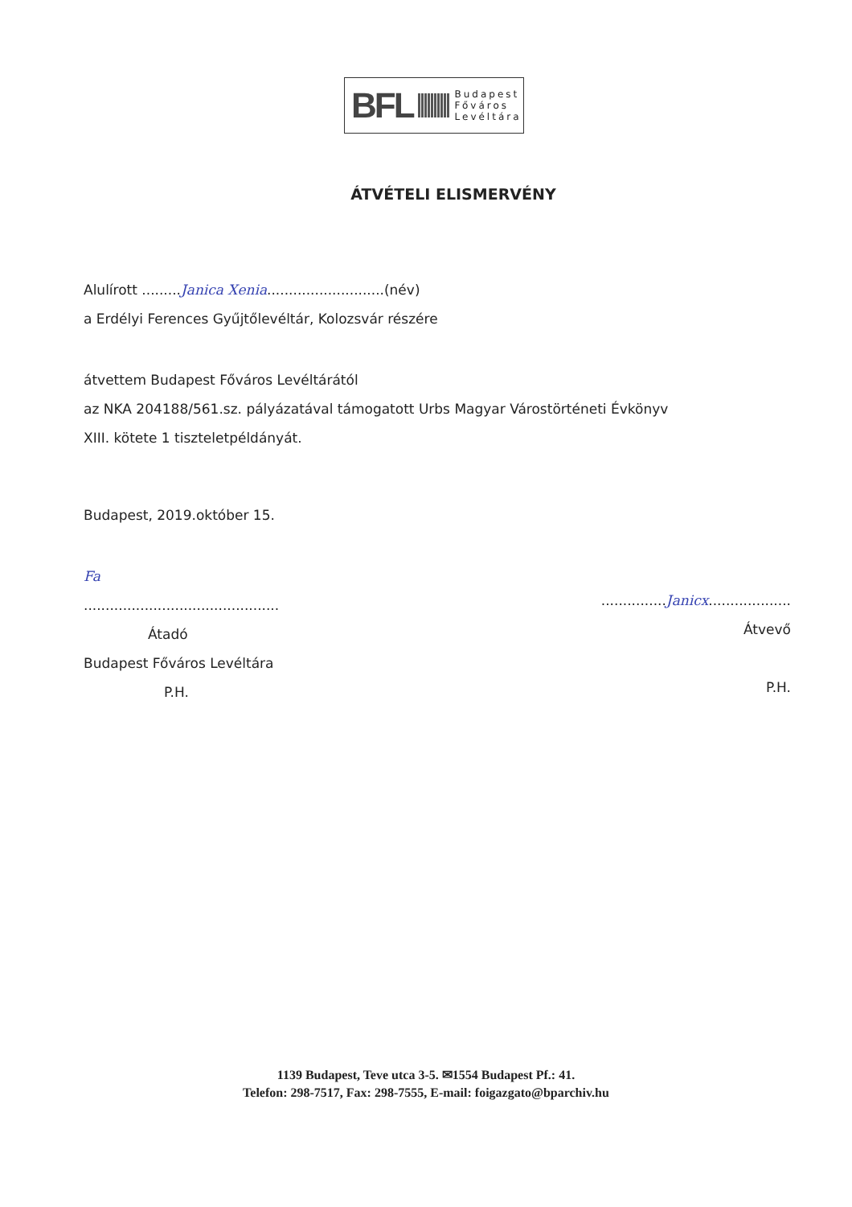BFL Budapest
Főváros
Levéltára
ÁTVÉTELI ELISMERVÉNY
Alulírott .........Janica Xenia...........................(név)
a Erdélyi Ferences Gyűjtőlevéltár, Kolozsvár részére
átvettem Budapest Főváros Levéltárától
az NKA 204188/561.sz. pályázatával támogatott Urbs Magyar Várostörténeti Évkönyv
XIII. kötete 1 tiszteletpéldányát.
Budapest, 2019.október 15.
Fa
.............................................
Átadó
Budapest Főváros Levéltára
P.H.
...............Janicx...................
Átvevő
P.H.
1139 Budapest, Teve utca 3-5. ✉1554 Budapest Pf.: 41.
Telefon: 298-7517, Fax: 298-7555, E-mail: foigazgato@bparchiv.hu